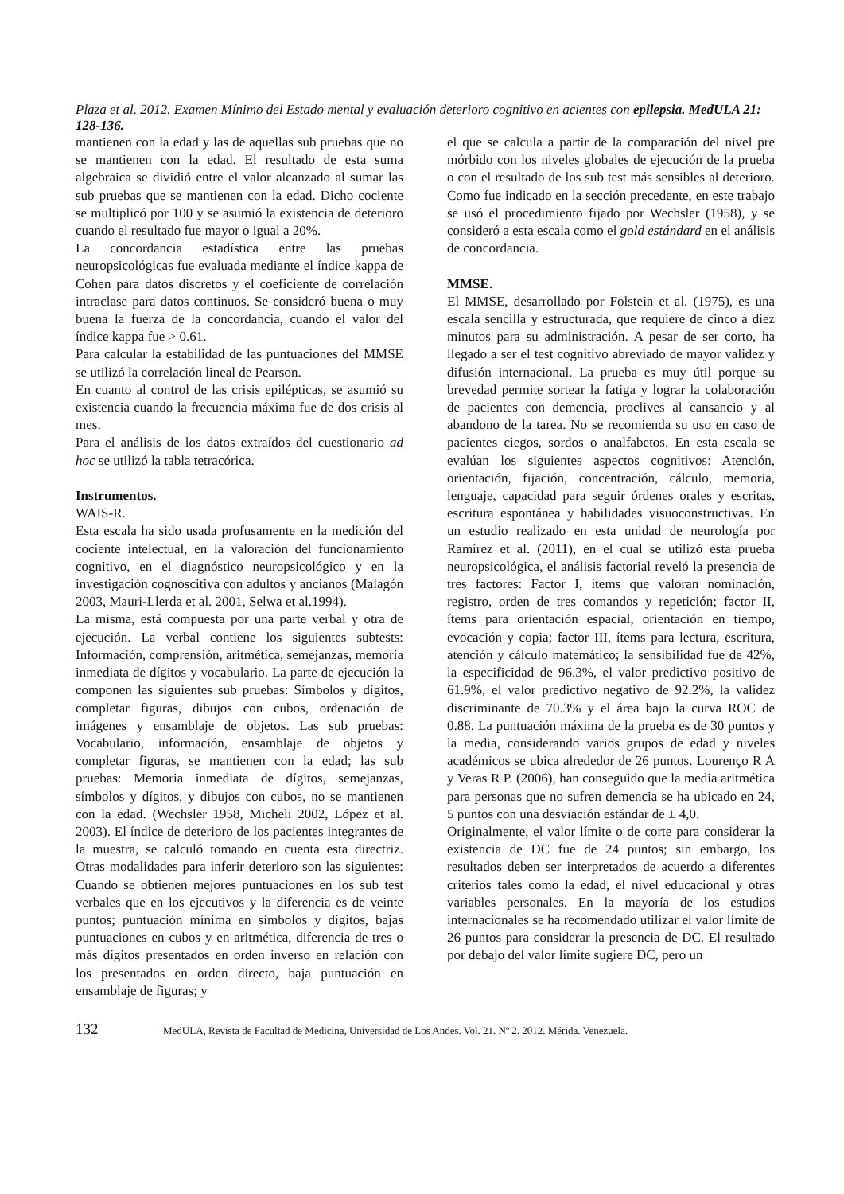Plaza et al. 2012. Examen Mínimo del Estado mental y evaluación deterioro cognitivo en acientes con epilepsia. MedULA 21: 128-136.
mantienen con la edad y las de aquellas sub pruebas que no se mantienen con la edad. El resultado de esta suma algebraica se dividió entre el valor alcanzado al sumar las sub pruebas que se mantienen con la edad. Dicho cociente se multiplicó por 100 y se asumió la existencia de deterioro cuando el resultado fue mayor o igual a 20%.
La concordancia estadística entre las pruebas neuropsicológicas fue evaluada mediante el índice kappa de Cohen para datos discretos y el coeficiente de correlación intraclase para datos continuos. Se consideró buena o muy buena la fuerza de la concordancia, cuando el valor del índice kappa fue > 0.61.
Para calcular la estabilidad de las puntuaciones del MMSE se utilizó la correlación lineal de Pearson.
En cuanto al control de las crisis epilépticas, se asumió su existencia cuando la frecuencia máxima fue de dos crisis al mes.
Para el análisis de los datos extraídos del cuestionario ad hoc se utilizó la tabla tetracórica.
Instrumentos.
WAIS-R.
Esta escala ha sido usada profusamente en la medición del cociente intelectual, en la valoración del funcionamiento cognitivo, en el diagnóstico neuropsicológico y en la investigación cognoscitiva con adultos y ancianos (Malagón 2003, Mauri-Llerda et al. 2001, Selwa et al.1994).
La misma, está compuesta por una parte verbal y otra de ejecución. La verbal contiene los siguientes subtests: Información, comprensión, aritmética, semejanzas, memoria inmediata de dígitos y vocabulario. La parte de ejecución la componen las siguientes sub pruebas: Símbolos y dígitos, completar figuras, dibujos con cubos, ordenación de imágenes y ensamblaje de objetos. Las sub pruebas: Vocabulario, información, ensamblaje de objetos y completar figuras, se mantienen con la edad; las sub pruebas: Memoria inmediata de dígitos, semejanzas, símbolos y dígitos, y dibujos con cubos, no se mantienen con la edad. (Wechsler 1958, Micheli 2002, López et al. 2003). El índice de deterioro de los pacientes integrantes de la muestra, se calculó tomando en cuenta esta directriz. Otras modalidades para inferir deterioro son las siguientes: Cuando se obtienen mejores puntuaciones en los sub test verbales que en los ejecutivos y la diferencia es de veinte puntos; puntuación mínima en símbolos y dígitos, bajas puntuaciones en cubos y en aritmética, diferencia de tres o más dígitos presentados en orden inverso en relación con los presentados en orden directo, baja puntuación en ensamblaje de figuras; y
el que se calcula a partir de la comparación del nivel pre mórbido con los niveles globales de ejecución de la prueba o con el resultado de los sub test más sensibles al deterioro. Como fue indicado en la sección precedente, en este trabajo se usó el procedimiento fijado por Wechsler (1958), y se consideró a esta escala como el gold estándard en el análisis de concordancia.
MMSE.
El MMSE, desarrollado por Folstein et al. (1975), es una escala sencilla y estructurada, que requiere de cinco a diez minutos para su administración. A pesar de ser corto, ha llegado a ser el test cognitivo abreviado de mayor validez y difusión internacional. La prueba es muy útil porque su brevedad permite sortear la fatiga y lograr la colaboración de pacientes con demencia, proclives al cansancio y al abandono de la tarea. No se recomienda su uso en caso de pacientes ciegos, sordos o analfabetos. En esta escala se evalúan los siguientes aspectos cognitivos: Atención, orientación, fijación, concentración, cálculo, memoria, lenguaje, capacidad para seguir órdenes orales y escritas, escritura espontánea y habilidades visuoconstructivas. En un estudio realizado en esta unidad de neurología por Ramírez et al. (2011), en el cual se utilizó esta prueba neuropsicológica, el análisis factorial reveló la presencia de tres factores: Factor I, ítems que valoran nominación, registro, orden de tres comandos y repetición; factor II, ítems para orientación espacial, orientación en tiempo, evocación y copia; factor III, ítems para lectura, escritura, atención y cálculo matemático; la sensibilidad fue de 42%, la especificidad de 96.3%, el valor predictivo positivo de 61.9%, el valor predictivo negativo de 92.2%, la validez discriminante de 70.3% y el área bajo la curva ROC de 0.88. La puntuación máxima de la prueba es de 30 puntos y la media, considerando varios grupos de edad y niveles académicos se ubica alrededor de 26 puntos. Lourenço R A y Veras R P. (2006), han conseguido que la media aritmética para personas que no sufren demencia se ha ubicado en 24, 5 puntos con una desviación estándar de ± 4,0.
Originalmente, el valor límite o de corte para considerar la existencia de DC fue de 24 puntos; sin embargo, los resultados deben ser interpretados de acuerdo a diferentes criterios tales como la edad, el nivel educacional y otras variables personales. En la mayoría de los estudios internacionales se ha recomendado utilizar el valor límite de 26 puntos para considerar la presencia de DC. El resultado por debajo del valor límite sugiere DC, pero un
132 MedULA, Revista de Facultad de Medicina, Universidad de Los Andes. Vol. 21. Nº 2. 2012. Mérida. Venezuela.